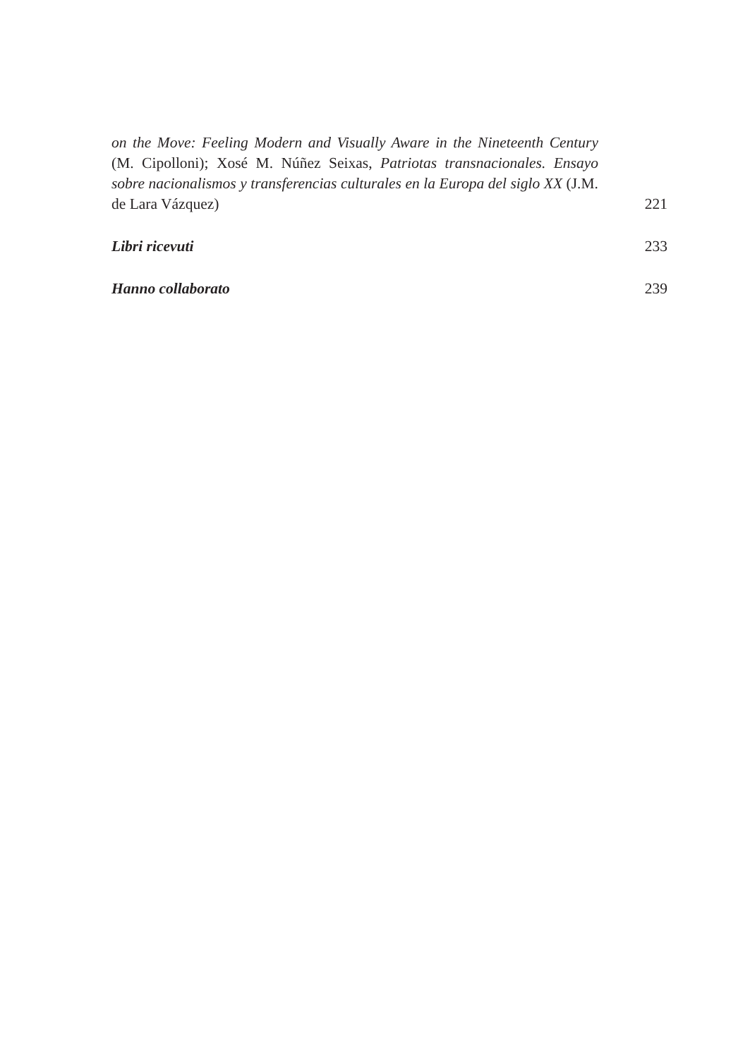on the Move: Feeling Modern and Visually Aware in the Nineteenth Century (M. Cipolloni); Xosé M. Núñez Seixas, Patriotas transnacionales. Ensayo sobre nacionalismos y transferencias culturales en la Europa del siglo XX (J.M. de Lara Vázquez)
221
Libri ricevuti
233
Hanno collaborato
239